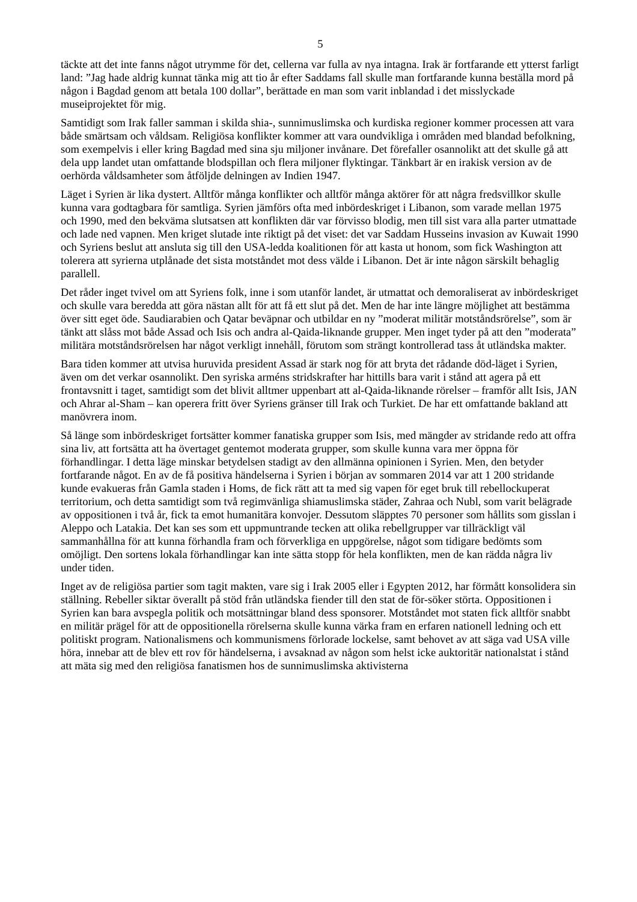5
täckte att det inte fanns något utrymme för det, cellerna var fulla av nya intagna. Irak är fortfarande ett ytterst farligt land: ”Jag hade aldrig kunnat tänka mig att tio år efter Saddams fall skulle man fortfarande kunna beställa mord på någon i Bagdad genom att betala 100 dollar”, berättade en man som varit inblandad i det misslyckade museiprojektet för mig.
Samtidigt som Irak faller samman i skilda shia-, sunnimuslimska och kurdiska regioner kommer processen att vara både smärtsam och våldsam. Religiösa konflikter kommer att vara oundvikliga i områden med blandad befolkning, som exempelvis i eller kring Bagdad med sina sju miljoner invånare. Det förefaller osannolikt att det skulle gå att dela upp landet utan omfattande blodspillan och flera miljoner flyktingar. Tänkbart är en irakisk version av de oerhörda våldsamheter som åtföljde delningen av Indien 1947.
Läget i Syrien är lika dystert. Alltför många konflikter och alltför många aktörer för att några fredsvillkor skulle kunna vara godtagbara för samtliga. Syrien jämförs ofta med inbördeskriget i Libanon, som varade mellan 1975 och 1990, med den bekväma slutsatsen att konflikten där var förvisso blodig, men till sist vara alla parter utmattade och lade ned vapnen. Men kriget slutade inte riktigt på det viset: det var Saddam Husseins invasion av Kuwait 1990 och Syriens beslut att ansluta sig till den USA-ledda koalitionen för att kasta ut honom, som fick Washington att tolerera att syrierna utplånade det sista motståndet mot dess välde i Libanon. Det är inte någon särskilt behaglig parallell.
Det råder inget tvivel om att Syriens folk, inne i som utanför landet, är utmattat och demoraliserat av inbördeskriget och skulle vara beredda att göra nästan allt för att få ett slut på det. Men de har inte längre möjlighet att bestämma över sitt eget öde. Saudiarabien och Qatar beväpnar och utbildar en ny ”moderat militär motståndsrörelse”, som är tänkt att slåss mot både Assad och Isis och andra al-Qaida-liknande grupper. Men inget tyder på att den ”moderata” militära motståndsrörelsen har något verkligt innehåll, förutom som strängt kontrollerad tass åt utländska makter.
Bara tiden kommer att utvisa huruvida president Assad är stark nog för att bryta det rådande död-läget i Syrien, även om det verkar osannolikt. Den syriska arméns stridskrafter har hittills bara varit i stånd att agera på ett frontavsnitt i taget, samtidigt som det blivit alltmer uppenbart att al-Qaida-liknande rörelser – framför allt Isis, JAN och Ahrar al-Sham – kan operera fritt över Syriens gränser till Irak och Turkiet. De har ett omfattande bakland att manövrera inom.
Så länge som inbördeskriget fortsätter kommer fanatiska grupper som Isis, med mängder av stridande redo att offra sina liv, att fortsätta att ha övertaget gentemot moderata grupper, som skulle kunna vara mer öppna för förhandlingar. I detta läge minskar betydelsen stadigt av den allmänna opinionen i Syrien. Men, den betyder fortfarande något. En av de få positiva händelserna i Syrien i början av sommaren 2014 var att 1 200 stridande kunde evakueras från Gamla staden i Homs, de fick rätt att ta med sig vapen för eget bruk till rebellockuperat territorium, och detta samtidigt som två regimvänliga shiamuslimska städer, Zahraa och Nubl, som varit belägrade av oppositionen i två år, fick ta emot humanitära konvojer. Dessutom släpptes 70 personer som hållits som gisslan i Aleppo och Latakia. Det kan ses som ett uppmuntrande tecken att olika rebellgrupper var tillräckligt väl sammanhållna för att kunna förhandla fram och förverkliga en uppgörelse, något som tidigare bedömts som omöjligt. Den sortens lokala förhandlingar kan inte sätta stopp för hela konflikten, men de kan rädda några liv under tiden.
Inget av de religiösa partier som tagit makten, vare sig i Irak 2005 eller i Egypten 2012, har förmått konsolidera sin ställning. Rebeller siktar överallt på stöd från utländska fiender till den stat de för-söker störta. Oppositionen i Syrien kan bara avspegla politik och motsättningar bland dess sponsorer. Motståndet mot staten fick alltför snabbt en militär prägel för att de oppositionella rörelserna skulle kunna värka fram en erfaren nationell ledning och ett politiskt program. Nationalismens och kommunismens förlorade lockelse, samt behovet av att säga vad USA ville höra, innebar att de blev ett rov för händelserna, i avsaknad av någon som helst icke auktoritär nationalstat i stånd att mäta sig med den religiösa fanatismen hos de sunnimuslimska aktivisterna